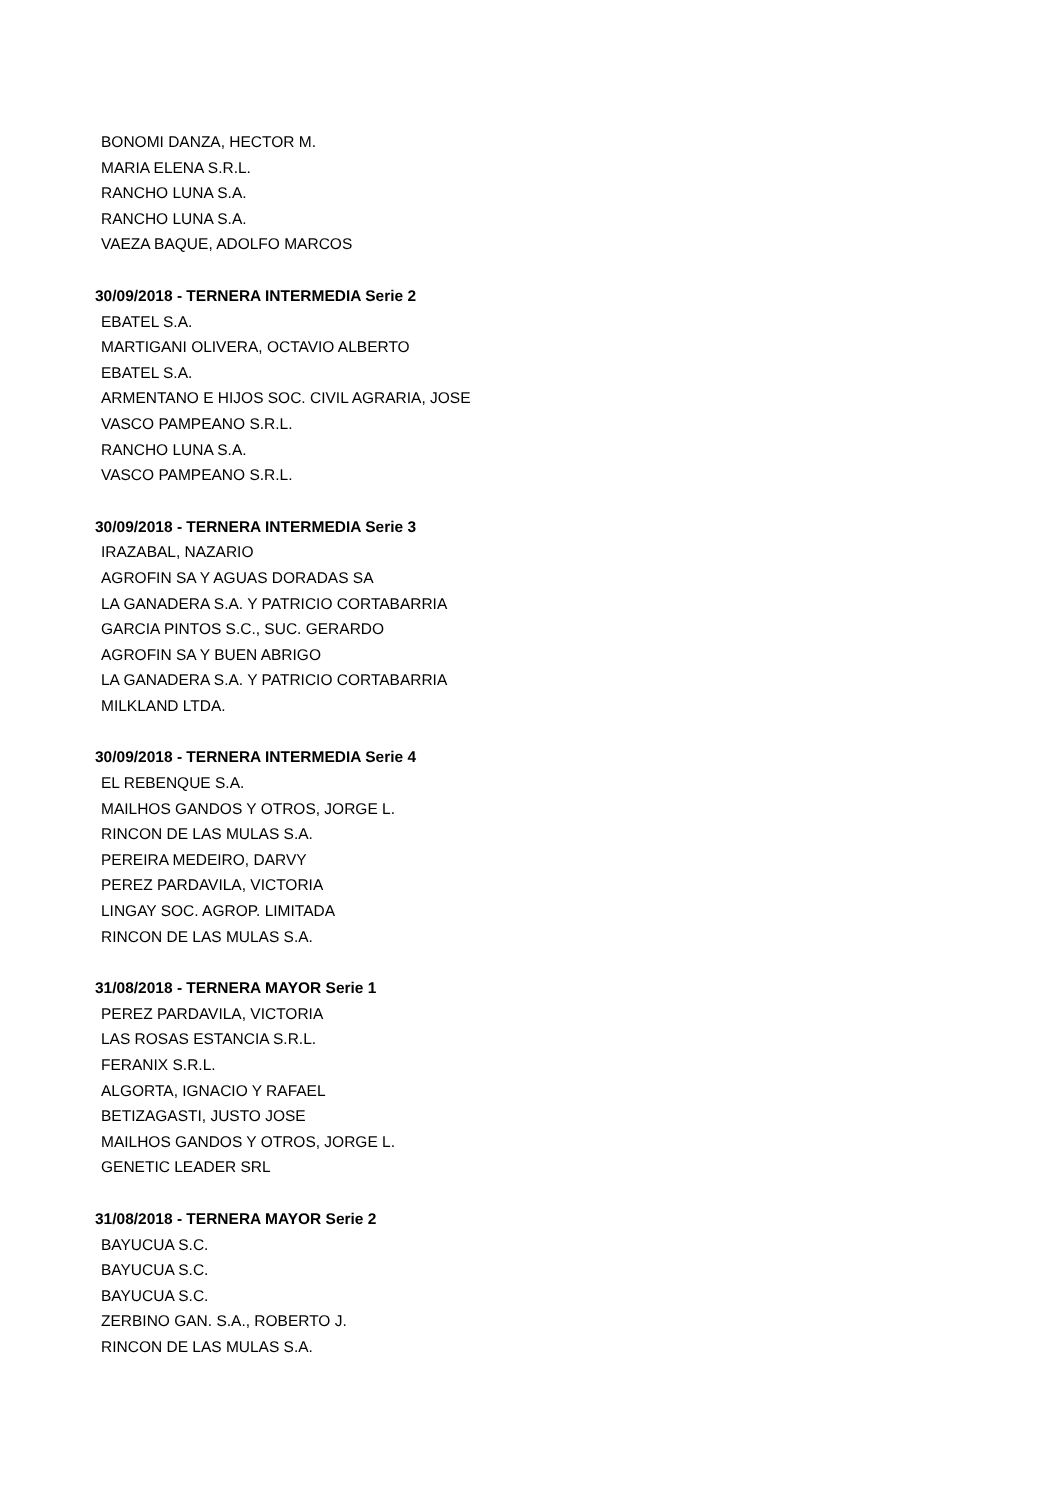BONOMI DANZA, HECTOR M.
MARIA ELENA S.R.L.
RANCHO LUNA S.A.
RANCHO LUNA S.A.
VAEZA BAQUE, ADOLFO MARCOS
30/09/2018 - TERNERA INTERMEDIA Serie 2
EBATEL S.A.
MARTIGANI OLIVERA, OCTAVIO ALBERTO
EBATEL S.A.
ARMENTANO E HIJOS SOC. CIVIL AGRARIA, JOSE
VASCO PAMPEANO S.R.L.
RANCHO LUNA S.A.
VASCO PAMPEANO S.R.L.
30/09/2018 - TERNERA INTERMEDIA Serie 3
IRAZABAL, NAZARIO
AGROFIN SA Y AGUAS DORADAS SA
LA GANADERA S.A. Y PATRICIO CORTABARRIA
GARCIA PINTOS S.C., SUC. GERARDO
AGROFIN SA Y BUEN ABRIGO
LA GANADERA S.A. Y PATRICIO CORTABARRIA
MILKLAND LTDA.
30/09/2018 - TERNERA INTERMEDIA Serie 4
EL REBENQUE S.A.
MAILHOS GANDOS Y OTROS, JORGE L.
RINCON DE LAS MULAS S.A.
PEREIRA MEDEIRO, DARVY
PEREZ PARDAVILA, VICTORIA
LINGAY SOC. AGROP. LIMITADA
RINCON DE LAS MULAS S.A.
31/08/2018 - TERNERA MAYOR Serie 1
PEREZ PARDAVILA, VICTORIA
LAS ROSAS ESTANCIA S.R.L.
FERANIX S.R.L.
ALGORTA, IGNACIO Y RAFAEL
BETIZAGASTI, JUSTO JOSE
MAILHOS GANDOS Y OTROS, JORGE L.
GENETIC LEADER SRL
31/08/2018 - TERNERA MAYOR Serie 2
BAYUCUA S.C.
BAYUCUA S.C.
BAYUCUA S.C.
ZERBINO GAN. S.A., ROBERTO J.
RINCON DE LAS MULAS S.A.